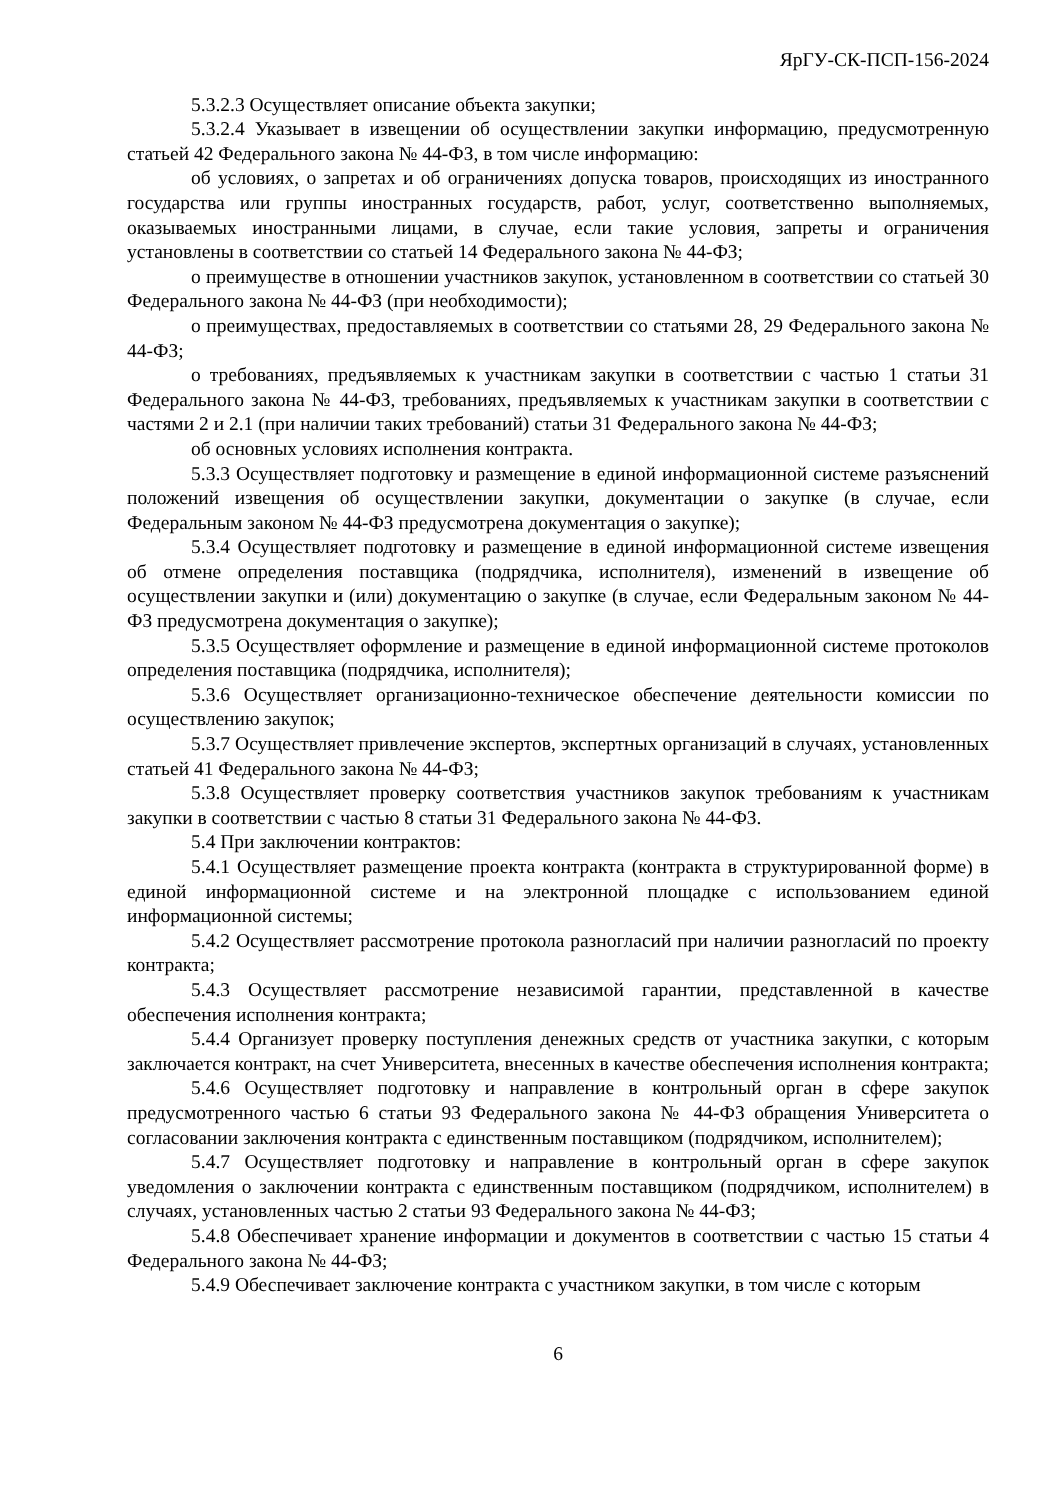ЯрГУ-СК-ПСП-156-2024
5.3.2.3 Осуществляет описание объекта закупки;
5.3.2.4 Указывает в извещении об осуществлении закупки информацию, предусмотренную статьей 42 Федерального закона № 44-ФЗ, в том числе информацию:
об условиях, о запретах и об ограничениях допуска товаров, происходящих из иностранного государства или группы иностранных государств, работ, услуг, соответственно выполняемых, оказываемых иностранными лицами, в случае, если такие условия, запреты и ограничения установлены в соответствии со статьей 14 Федерального закона № 44-ФЗ;
о преимуществе в отношении участников закупок, установленном в соответствии со статьей 30 Федерального закона № 44-ФЗ (при необходимости);
о преимуществах, предоставляемых в соответствии со статьями 28, 29 Федерального закона № 44-ФЗ;
о требованиях, предъявляемых к участникам закупки в соответствии с частью 1 статьи 31 Федерального закона № 44-ФЗ, требованиях, предъявляемых к участникам закупки в соответствии с частями 2 и 2.1 (при наличии таких требований) статьи 31 Федерального закона № 44-ФЗ;
об основных условиях исполнения контракта.
5.3.3 Осуществляет подготовку и размещение в единой информационной системе разъяснений положений извещения об осуществлении закупки, документации о закупке (в случае, если Федеральным законом № 44-ФЗ предусмотрена документация о закупке);
5.3.4 Осуществляет подготовку и размещение в единой информационной системе извещения об отмене определения поставщика (подрядчика, исполнителя), изменений в извещение об осуществлении закупки и (или) документацию о закупке (в случае, если Федеральным законом № 44-ФЗ предусмотрена документация о закупке);
5.3.5 Осуществляет оформление и размещение в единой информационной системе протоколов определения поставщика (подрядчика, исполнителя);
5.3.6 Осуществляет организационно-техническое обеспечение деятельности комиссии по осуществлению закупок;
5.3.7 Осуществляет привлечение экспертов, экспертных организаций в случаях, установленных статьей 41 Федерального закона № 44-ФЗ;
5.3.8 Осуществляет проверку соответствия участников закупок требованиям к участникам закупки в соответствии с частью 8 статьи 31 Федерального закона № 44-ФЗ.
5.4 При заключении контрактов:
5.4.1 Осуществляет размещение проекта контракта (контракта в структурированной форме) в единой информационной системе и на электронной площадке с использованием единой информационной системы;
5.4.2 Осуществляет рассмотрение протокола разногласий при наличии разногласий по проекту контракта;
5.4.3 Осуществляет рассмотрение независимой гарантии, представленной в качестве обеспечения исполнения контракта;
5.4.4 Организует проверку поступления денежных средств от участника закупки, с которым заключается контракт, на счет Университета, внесенных в качестве обеспечения исполнения контракта;
5.4.6 Осуществляет подготовку и направление в контрольный орган в сфере закупок предусмотренного частью 6 статьи 93 Федерального закона № 44-ФЗ обращения Университета о согласовании заключения контракта с единственным поставщиком (подрядчиком, исполнителем);
5.4.7 Осуществляет подготовку и направление в контрольный орган в сфере закупок уведомления о заключении контракта с единственным поставщиком (подрядчиком, исполнителем) в случаях, установленных частью 2 статьи 93 Федерального закона № 44-ФЗ;
5.4.8 Обеспечивает хранение информации и документов в соответствии с частью 15 статьи 4 Федерального закона № 44-ФЗ;
5.4.9 Обеспечивает заключение контракта с участником закупки, в том числе с которым
6